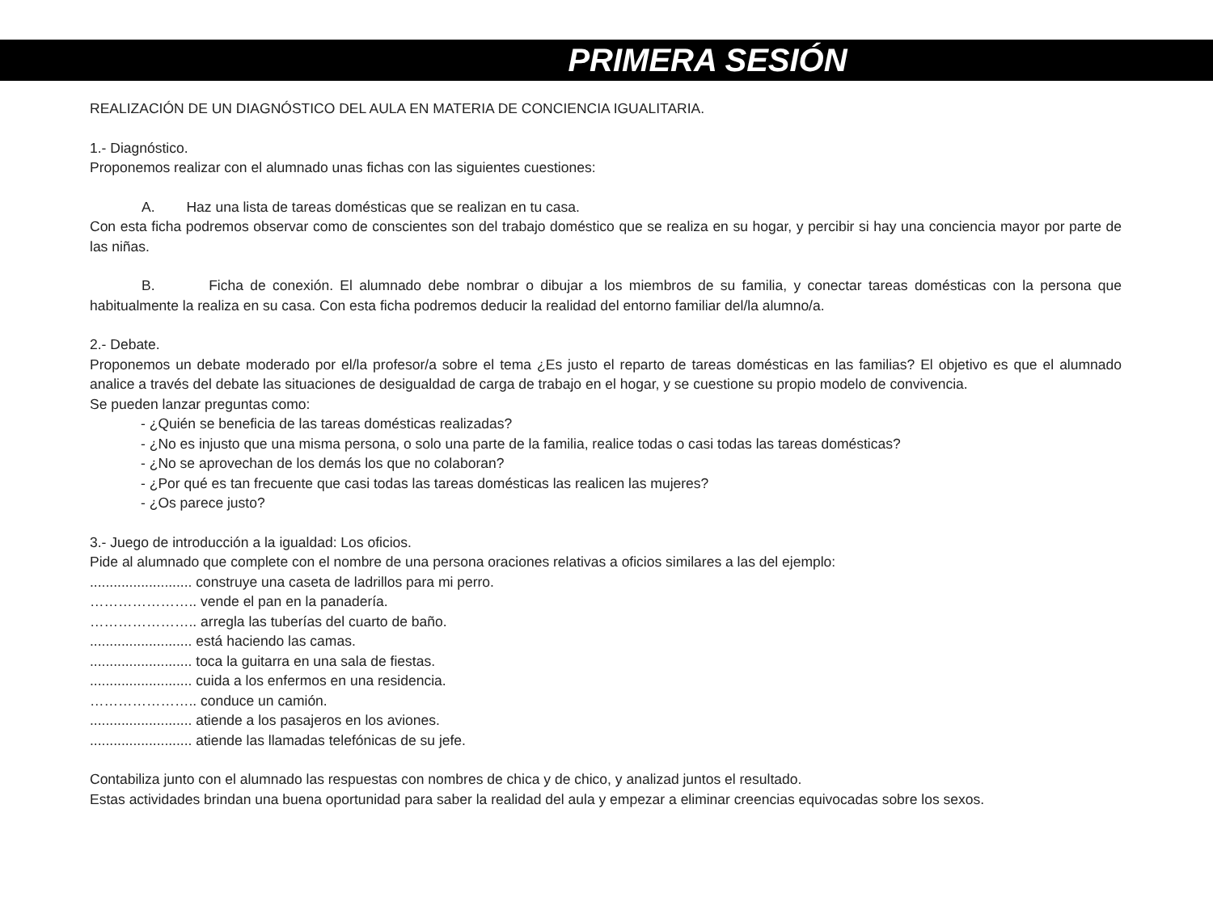PRIMERA SESIÓN
REALIZACIÓN DE UN DIAGNÓSTICO DEL AULA EN MATERIA DE CONCIENCIA IGUALITARIA.
1.- Diagnóstico.
Proponemos realizar con el alumnado unas fichas con las siguientes cuestiones:
A. Haz una lista de tareas domésticas que se realizan en tu casa.
Con esta ficha podremos observar como de conscientes son del trabajo doméstico que se realiza en su hogar, y percibir si hay una conciencia mayor por parte de las niñas.
B. Ficha de conexión. El alumnado debe nombrar o dibujar a los miembros de su familia, y conectar tareas domésticas con la persona que habitualmente la realiza en su casa. Con esta ficha podremos deducir la realidad del entorno familiar del/la alumno/a.
2.- Debate.
Proponemos un debate moderado por el/la profesor/a sobre el tema ¿Es justo el reparto de tareas domésticas en las familias? El objetivo es que el alumnado analice a través del debate las situaciones de desigualdad de carga de trabajo en el hogar, y se cuestione su propio modelo de convivencia.
Se pueden lanzar preguntas como:
- ¿Quién se beneficia de las tareas domésticas realizadas?
- ¿No es injusto que una misma persona, o solo una parte de la familia, realice todas o casi todas las tareas domésticas?
- ¿No se aprovechan de los demás los que no colaboran?
- ¿Por qué es tan frecuente que casi todas las tareas domésticas las realicen las mujeres?
- ¿Os parece justo?
3.- Juego de introducción a la igualdad: Los oficios.
Pide al alumnado que complete con el nombre de una persona oraciones relativas a oficios similares a las del ejemplo:
.......................... construye una caseta de ladrillos para mi perro.
………………….. vende el pan en la panadería.
………………….. arregla las tuberías del cuarto de baño.
.......................... está haciendo las camas.
.......................... toca la guitarra en una sala de fiestas.
.......................... cuida a los enfermos en una residencia.
………………….. conduce un camión.
.......................... atiende a los pasajeros en los aviones.
.......................... atiende las llamadas telefónicas de su jefe.
Contabiliza junto con el alumnado las respuestas con nombres de chica y de chico, y analizad juntos el resultado.
Estas actividades brindan una buena oportunidad para saber la realidad del aula y empezar a eliminar creencias equivocadas sobre los sexos.